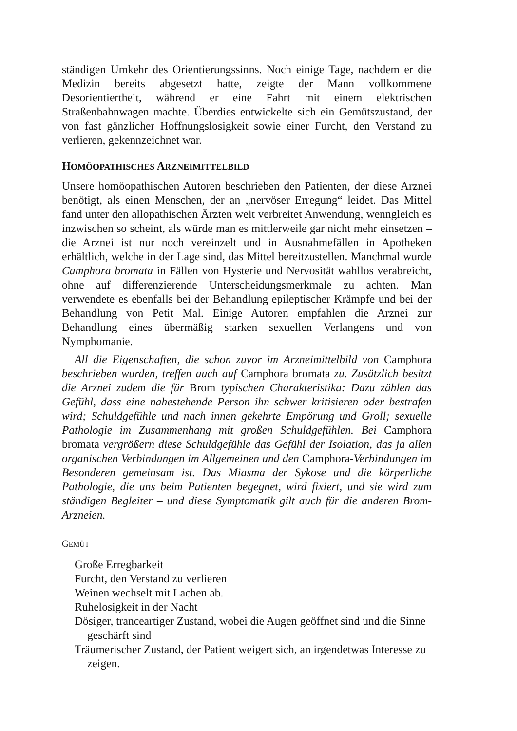ständigen Umkehr des Orientierungssinns. Noch einige Tage, nachdem er die Medizin bereits abgesetzt hatte, zeigte der Mann vollkommene Desorientiertheit, während er eine Fahrt mit einem elektrischen Straßenbahnwagen machte. Überdies entwickelte sich ein Gemütszustand, der von fast gänzlicher Hoffnungslosigkeit sowie einer Furcht, den Verstand zu verlieren, gekennzeichnet war.
HOMÖOPATHISCHES ARZNEIMITTELBILD
Unsere homöopathischen Autoren beschrieben den Patienten, der diese Arznei benötigt, als einen Menschen, der an „nervöser Erregung“ leidet. Das Mittel fand unter den allopathischen Ärzten weit verbreitet Anwendung, wenngleich es inzwischen so scheint, als würde man es mittlerweile gar nicht mehr einsetzen – die Arznei ist nur noch vereinzelt und in Ausnahmefällen in Apotheken erhältlich, welche in der Lage sind, das Mittel bereitzustellen. Manchmal wurde Camphora bromata in Fällen von Hysterie und Nervosität wahllos verabreicht, ohne auf differenzierende Unterscheidungsmerkmale zu achten. Man verwendete es ebenfalls bei der Behandlung epileptischer Krämpfe und bei der Behandlung von Petit Mal. Einige Autoren empfahlen die Arznei zur Behandlung eines übermäßig starken sexuellen Verlangens und von Nymphomanie.
All die Eigenschaften, die schon zuvor im Arzneimittelbild von Camphora beschrieben wurden, treffen auch auf Camphora bromata zu. Zusätzlich besitzt die Arznei zudem die für Brom typischen Charakteristika: Dazu zählen das Gefühl, dass eine nahestehende Person ihn schwer kritisieren oder bestrafen wird; Schuldgefühle und nach innen gekehrte Empörung und Groll; sexuelle Pathologie im Zusammenhang mit großen Schuldgefühlen. Bei Camphora bromata vergrößern diese Schuldgefühle das Gefühl der Isolation, das ja allen organischen Verbindungen im Allgemeinen und den Camphora-Verbindungen im Besonderen gemeinsam ist. Das Miasma der Sykose und die körperliche Pathologie, die uns beim Patienten begegnet, wird fixiert, und sie wird zum ständigen Begleiter – und diese Symptomatik gilt auch für die anderen Brom-Arzneien.
GEMÜT
Große Erregbarkeit
Furcht, den Verstand zu verlieren
Weinen wechselt mit Lachen ab.
Ruhelosigkeit in der Nacht
Dösiger, tranceartiger Zustand, wobei die Augen geöffnet sind und die Sinne geschärft sind
Träumerischer Zustand, der Patient weigert sich, an irgendetwas Interesse zu zeigen.